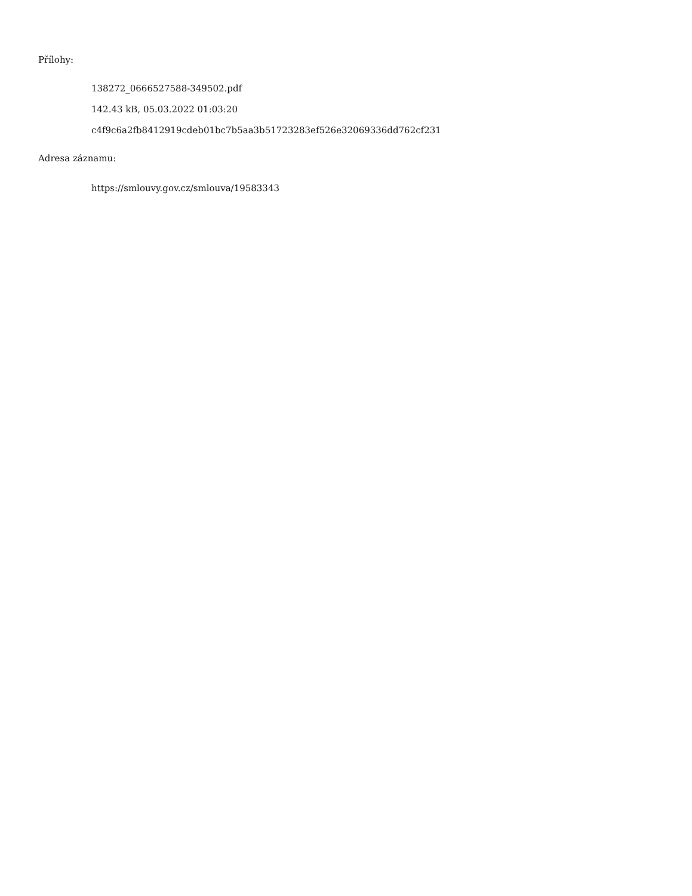Přílohy:
138272_0666527588-349502.pdf
142.43 kB, 05.03.2022 01:03:20
c4f9c6a2fb8412919cdeb01bc7b5aa3b51723283ef526e32069336dd762cf231
Adresa záznamu:
https://smlouvy.gov.cz/smlouva/19583343